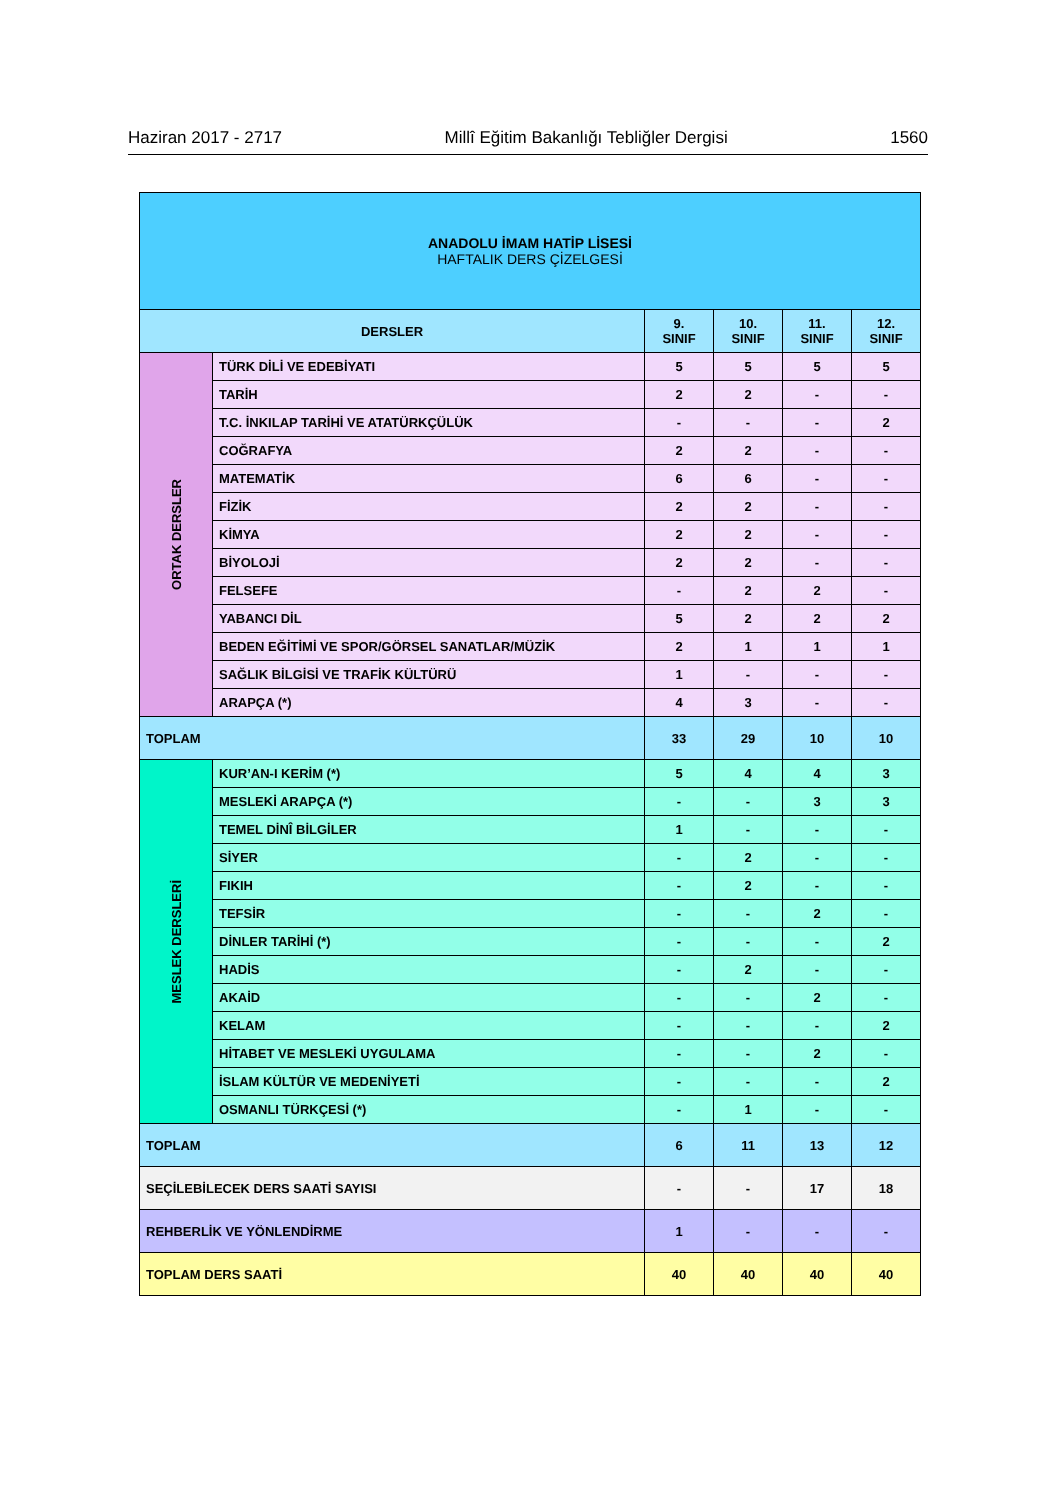Haziran 2017 - 2717 Millî Eğitim Bakanlığı Tebliğler Dergisi 1560
| ANADOLU İMAM HATİP LİSESİ HAFTALIK DERS ÇİZELGESİ | | | | | |
| DERSLER | | 9. SINIF | 10. SINIF | 11. SINIF | 12. SINIF |
| ORTAK DERSLER | TÜRK DİLİ VE EDEBİYATI | 5 | 5 | 5 | 5 |
| | TARİH | 2 | 2 | - | - |
| | T.C. İNKILAP TARİHİ VE ATATÜRKÇÜLÜK | - | - | - | 2 |
| | COĞRAFYA | 2 | 2 | - | - |
| | MATEMATİK | 6 | 6 | - | - |
| | FİZİK | 2 | 2 | - | - |
| | KİMYA | 2 | 2 | - | - |
| | BİYOLOJİ | 2 | 2 | - | - |
| | FELSEFE | - | 2 | 2 | - |
| | YABANCI DİL | 5 | 2 | 2 | 2 |
| | BEDEN EĞİTİMİ VE SPOR/GÖRSEL SANATLAR/MÜZİK | 2 | 1 | 1 | 1 |
| | SAĞLIK BİLGİSİ VE TRAFİK KÜLTÜRÜ | 1 | - | - | - |
| | ARAPÇA (*) | 4 | 3 | - | - |
| TOPLAM | | 33 | 29 | 10 | 10 |
| MESLEK DERSLERİ | KUR’AN-I KERİM (*) | 5 | 4 | 4 | 3 |
| | MESLEKİ ARAPÇA (*) | - | - | 3 | 3 |
| | TEMEL DİNÎ BİLGİLER | 1 | - | - | - |
| | SİYER | - | 2 | - | - |
| | FIKIH | - | 2 | - | - |
| | TEFSİR | - | - | 2 | - |
| | DİNLER TARİHİ (*) | - | - | - | 2 |
| | HADİS | - | 2 | - | - |
| | AKAİD | - | - | 2 | - |
| | KELAM | - | - | - | 2 |
| | HİTABET VE MESLEKİ UYGULAMA | - | - | 2 | - |
| | İSLAM KÜLTÜR VE MEDENİYETİ | - | - | - | 2 |
| | OSMANLI TÜRKÇESİ (*) | - | 1 | - | - |
| TOPLAM | | 6 | 11 | 13 | 12 |
| SEÇİLEBİLECEK DERS SAATİ SAYISI | | - | - | 17 | 18 |
| REHBERLİK VE YÖNLENDİRME | | 1 | - | - | - |
| TOPLAM DERS SAATİ | | 40 | 40 | 40 | 40 |